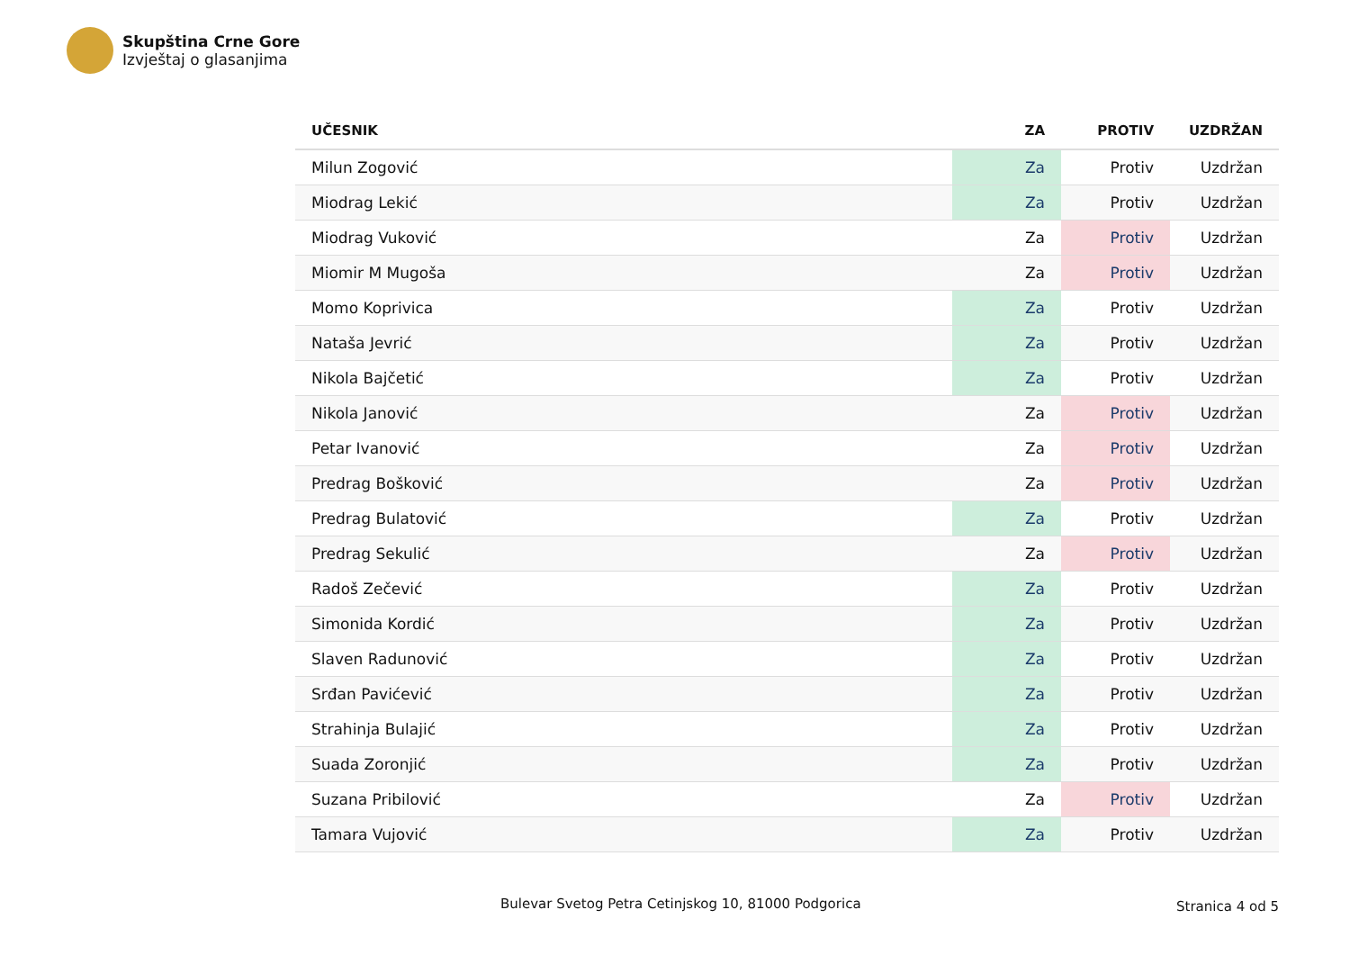Skupština Crne Gore
Izvještaj o glasanjima
| UČESNIK | ZA | PROTIV | UZDRŽAN |
| --- | --- | --- | --- |
| Milun Zogović | Za | Protiv | Uzdržan |
| Miodrag Lekić | Za | Protiv | Uzdržan |
| Miodrag Vuković | Za | Protiv | Uzdržan |
| Miomir M Mugoša | Za | Protiv | Uzdržan |
| Momo Koprivica | Za | Protiv | Uzdržan |
| Nataša Jevrić | Za | Protiv | Uzdržan |
| Nikola Bajčetić | Za | Protiv | Uzdržan |
| Nikola Janović | Za | Protiv | Uzdržan |
| Petar Ivanović | Za | Protiv | Uzdržan |
| Predrag Bošković | Za | Protiv | Uzdržan |
| Predrag Bulatović | Za | Protiv | Uzdržan |
| Predrag Sekulić | Za | Protiv | Uzdržan |
| Radoš Zečević | Za | Protiv | Uzdržan |
| Simonida Kordić | Za | Protiv | Uzdržan |
| Slaven Radunović | Za | Protiv | Uzdržan |
| Srđan Pavićević | Za | Protiv | Uzdržan |
| Strahinja Bulajić | Za | Protiv | Uzdržan |
| Suada Zoronjić | Za | Protiv | Uzdržan |
| Suzana Pribilović | Za | Protiv | Uzdržan |
| Tamara Vujović | Za | Protiv | Uzdržan |
Bulevar Svetog Petra Cetinjskog 10, 81000 Podgorica
Stranica 4 od 5